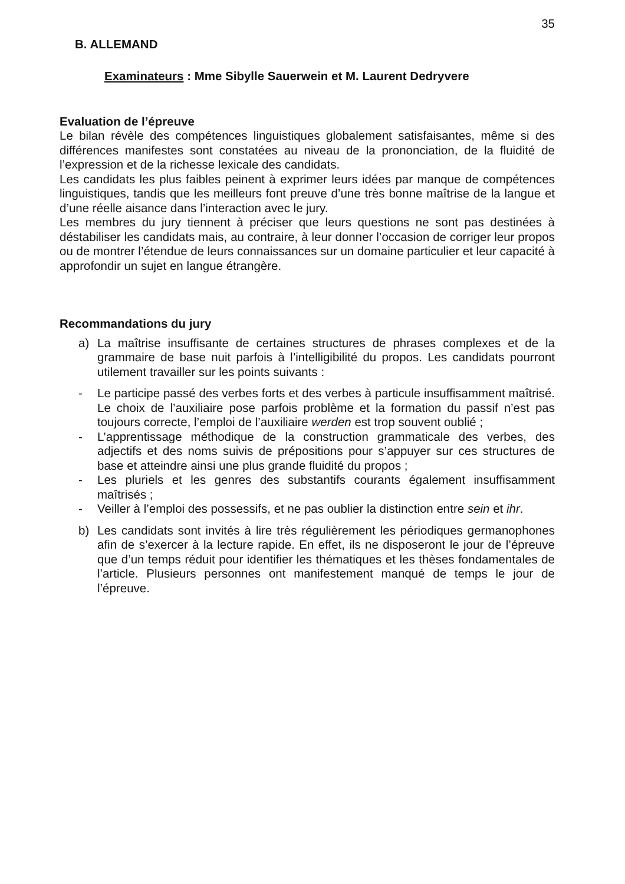35
B. ALLEMAND
Examinateurs : Mme Sibylle Sauerwein et M. Laurent Dedryvere
Evaluation de l’épreuve
Le bilan révèle des compétences linguistiques globalement satisfaisantes, même si des différences manifestes sont constatées au niveau de la prononciation, de la fluidité de l’expression et de la richesse lexicale des candidats.
Les candidats les plus faibles peinent à exprimer leurs idées par manque de compétences linguistiques, tandis que les meilleurs font preuve d’une très bonne maîtrise de la langue et d’une réelle aisance dans l’interaction avec le jury.
Les membres du jury tiennent à préciser que leurs questions ne sont pas destinées à déstabiliser les candidats mais, au contraire, à leur donner l’occasion de corriger leur propos ou de montrer l’étendue de leurs connaissances sur un domaine particulier et leur capacité à approfondir un sujet en langue étrangère.
Recommandations du jury
a) La maîtrise insuffisante de certaines structures de phrases complexes et de la grammaire de base nuit parfois à l’intelligibilité du propos. Les candidats pourront utilement travailler sur les points suivants :
- Le participe passé des verbes forts et des verbes à particule insuffisamment maîtrisé. Le choix de l’auxiliaire pose parfois problème et la formation du passif n’est pas toujours correcte, l’emploi de l’auxiliaire werden est trop souvent oublié ;
- L’apprentissage méthodique de la construction grammaticale des verbes, des adjectifs et des noms suivis de prépositions pour s’appuyer sur ces structures de base et atteindre ainsi une plus grande fluidité du propos ;
- Les pluriels et les genres des substantifs courants également insuffisamment maîtrisés ;
- Veiller à l’emploi des possessifs, et ne pas oublier la distinction entre sein et ihr.
b) Les candidats sont invités à lire très régulièrement les périodiques germanophones afin de s’exercer à la lecture rapide. En effet, ils ne disposeront le jour de l’épreuve que d’un temps réduit pour identifier les thématiques et les thèses fondamentales de l’article. Plusieurs personnes ont manifestement manqué de temps le jour de l’épreuve.